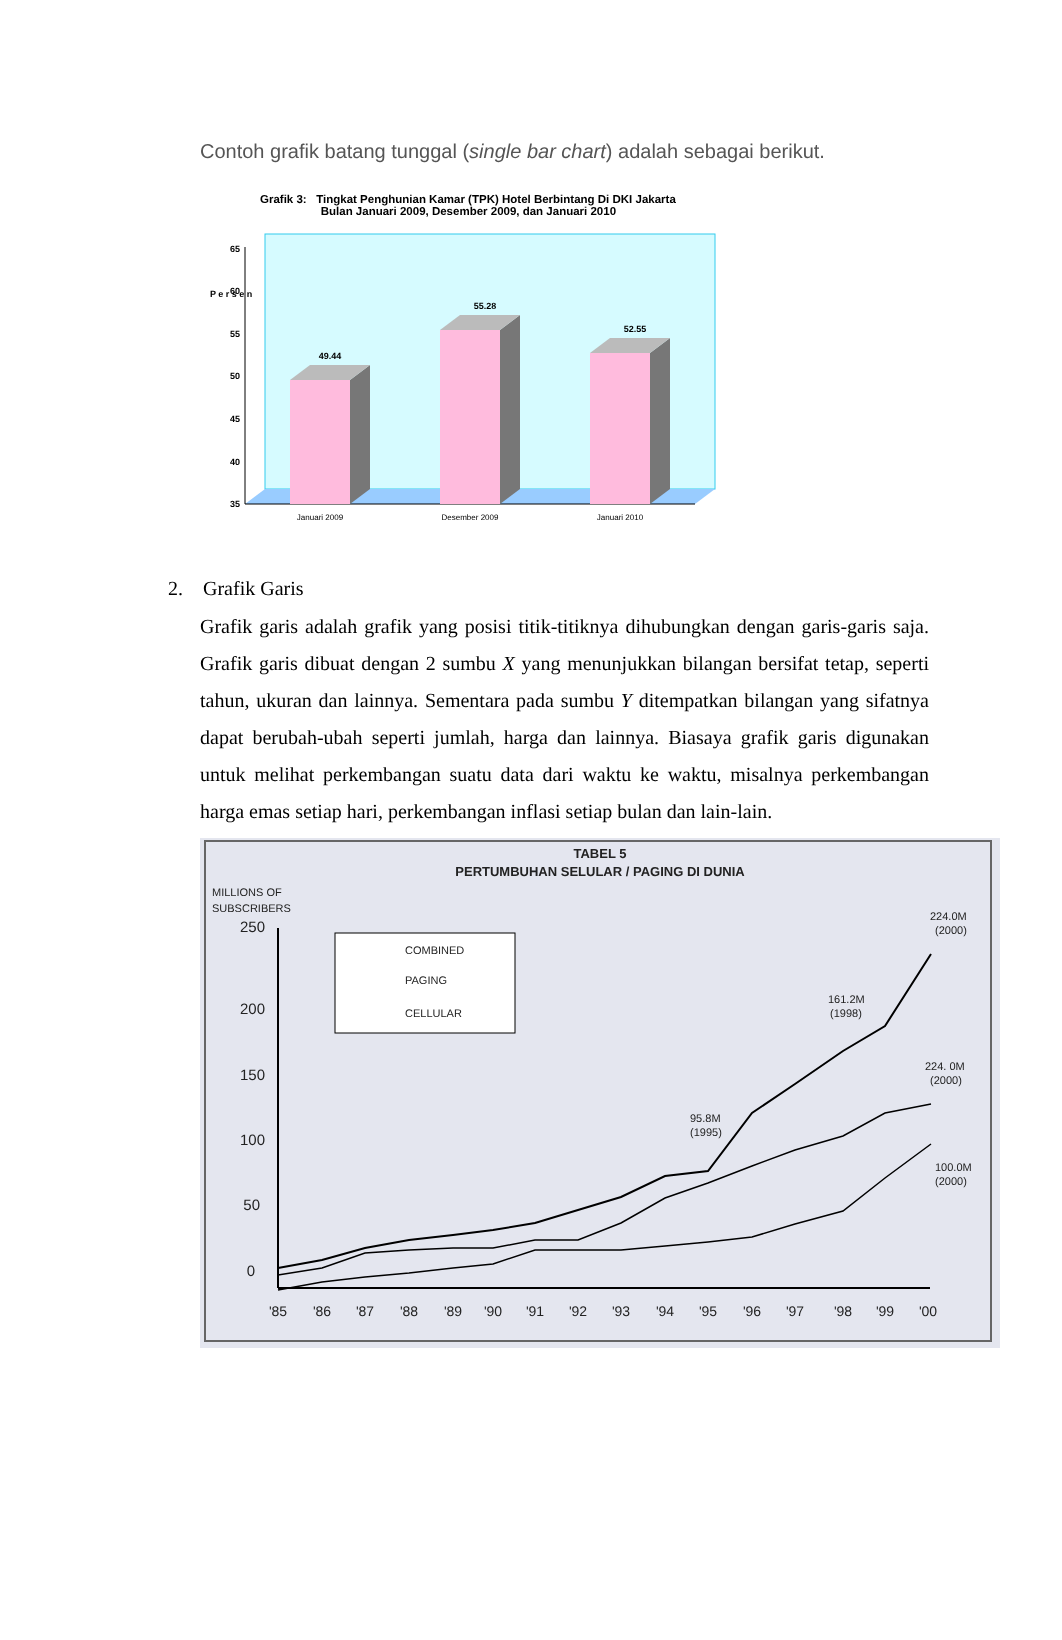Contoh grafik batang tunggal (single bar chart) adalah sebagai berikut.
Grafik 3: Tingkat Penghunian Kamar (TPK) Hotel Berbintang Di DKI Jakarta
Bulan Januari 2009, Desember 2009, dan Januari 2010
65
60
55
50
45
40
35
P e r s e n
49.44
55.28
52.55
Januari 2009
Desember 2009
Januari 2010
2. Grafik Garis
Grafik garis adalah grafik yang posisi titik-titiknya dihubungkan dengan garis-garis saja. Grafik garis dibuat dengan 2 sumbu X yang menunjukkan bilangan bersifat tetap, seperti tahun, ukuran dan lainnya. Sementara pada sumbu Y ditempatkan bilangan yang sifatnya dapat berubah-ubah seperti jumlah, harga dan lainnya. Biasaya grafik garis digunakan untuk melihat perkembangan suatu data dari waktu ke waktu, misalnya perkembangan harga emas setiap hari, perkembangan inflasi setiap bulan dan lain-lain.
TABEL 5
PERTUMBUHAN SELULAR / PAGING DI DUNIA
MILLIONS OF
SUBSCRIBERS
250
200
150
100
50
0
COMBINED
PAGING
CELLULAR
224.0M
(2000)
161.2M
(1998)
224. 0M
(2000)
95.8M
(1995)
100.0M
(2000)
'85
'86
'87
'88
'89
'90
'91
'92
'93
'94
'95
'96
'97
'98
'99
'00